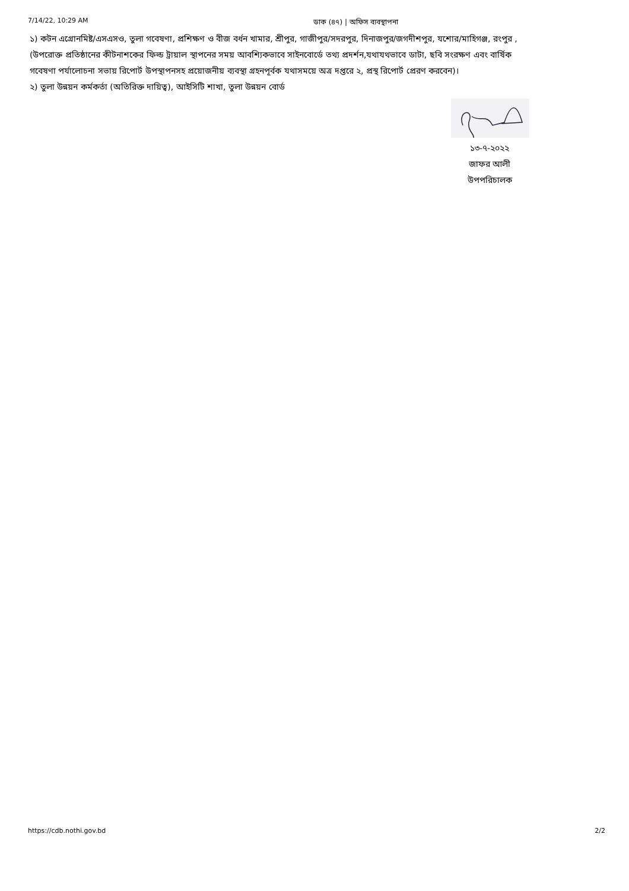7/14/22, 10:29 AM ডাক (৪৭) | অফিস ব্যবস্থাপনা
১) কটন এগ্রোনমিষ্ট/এসএসও, তুলা গবেষণা, প্রশিক্ষণ ও বীজ বর্ধন খামার, শ্রীপুর, গাজীপুর/সদরপুর, দিনাজপুর/জগদীশপুর, যশোর/মাহিগঞ্জ, রংপুর , (উপরোক্ত প্রতিষ্ঠানের কীটনাশকের ফিল্ড ট্রায়াল স্থাপনের সময় আবশ্যিকভাবে সাইনবোর্ডে তথ্য প্রদর্শন,যথাযথভাবে ডাটা, ছবি সংরক্ষণ এবং বার্ষিক গবেষণা পর্যালোচনা সভায় রিপোর্ট উপস্থাপনসহ প্রয়োজনীয় ব্যবস্থা গ্রহনপূর্বক যথাসময়ে অত্র দপ্তরে ২, প্রস্থ রিপোর্ট প্রেরণ করবেন)।
২) তুলা উন্নয়ন কর্মকর্তা (অতিরিক্ত দায়িত্ব), আইসিটি শাখা, তুলা উন্নয়ন বোর্ড
১৩-৭-২০২২
জাফর আলী
উপপরিচালক
https://cdb.nothi.gov.bd 2/2